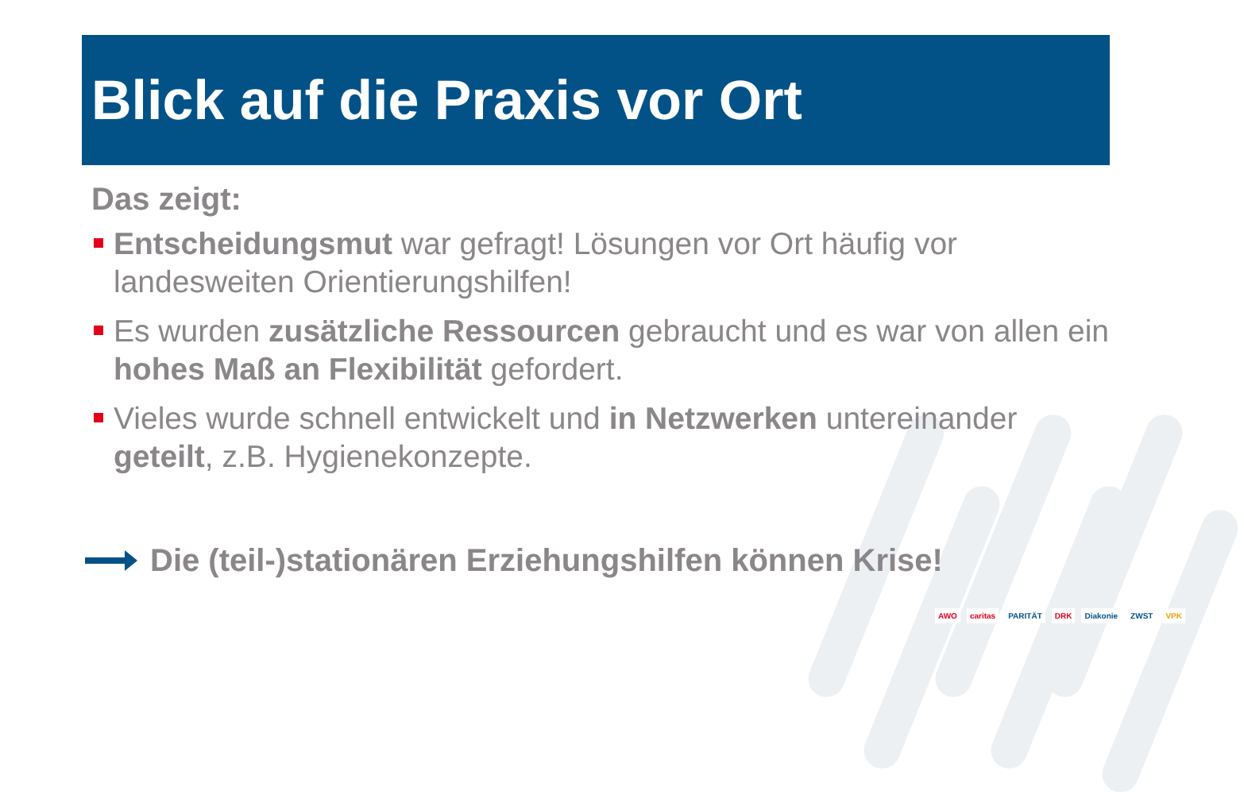Blick auf die Praxis vor Ort
Das zeigt:
Entscheidungsmut war gefragt! Lösungen vor Ort häufig vor landesweiten Orientierungshilfen!
Es wurden zusätzliche Ressourcen gebraucht und es war von allen ein hohes Maß an Flexibilität gefordert.
Vieles wurde schnell entwickelt und in Netzwerken untereinander geteilt, z.B. Hygienekonzepte.
Die (teil-)stationären Erziehungshilfen können Krise!
AWO caritas PARITÄT DRK Diakonie ZWST VPK